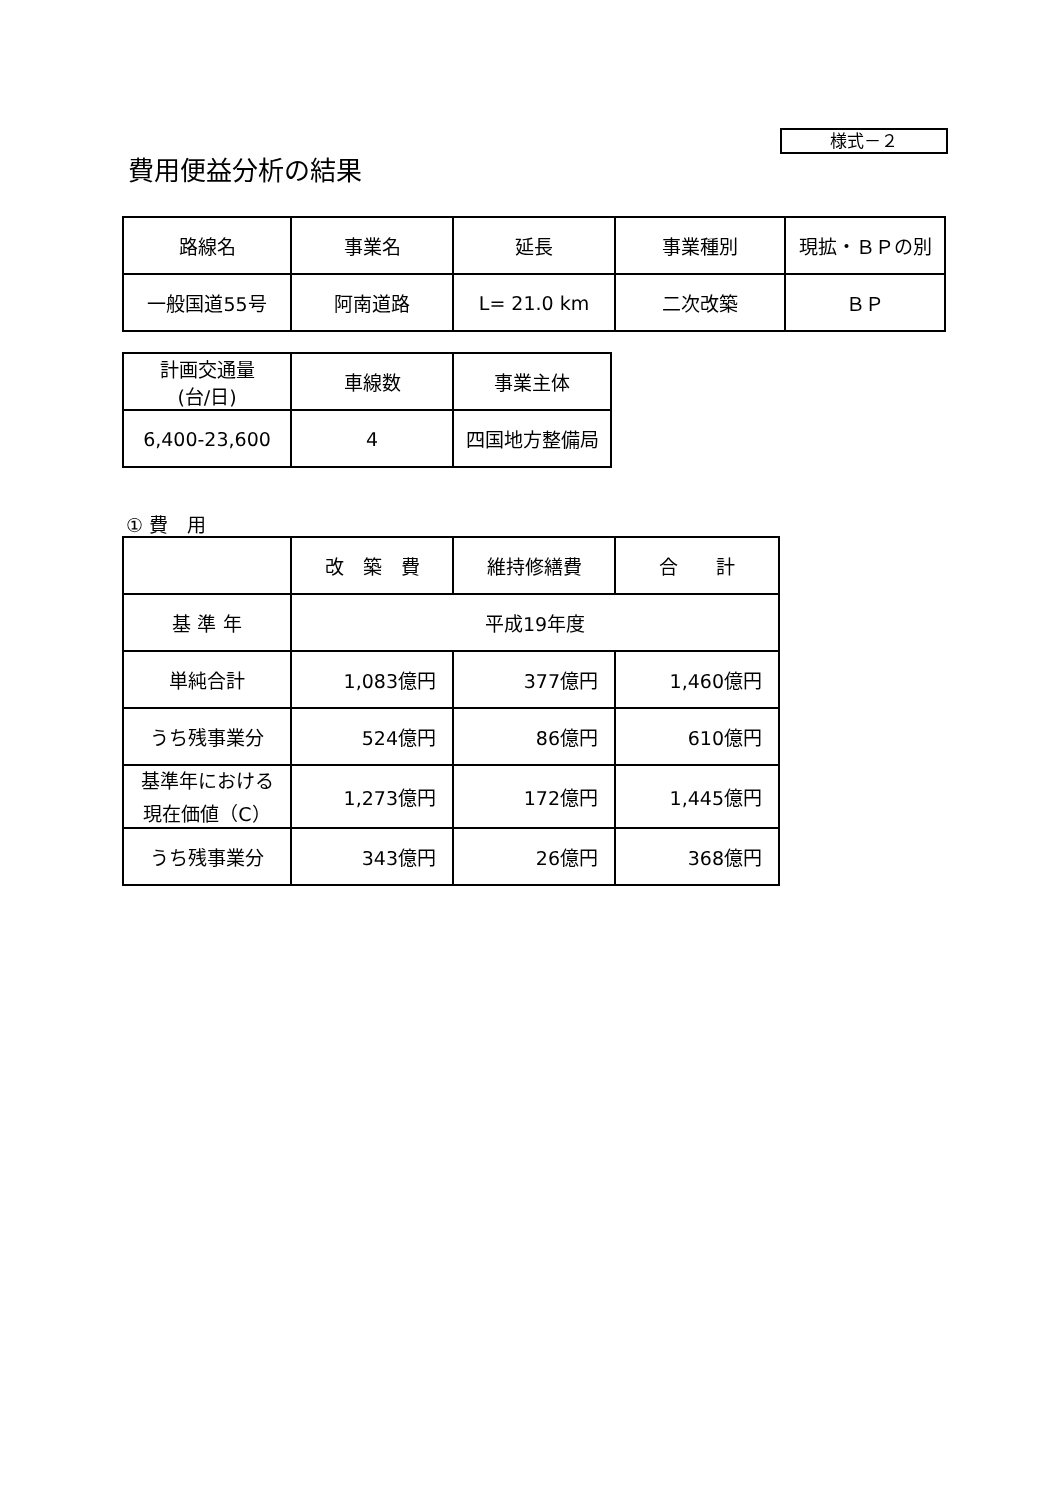様式－２
費用便益分析の結果
| 路線名 | 事業名 | 延長 | 事業種別 | 現拡・ＢＰの別 |
| 一般国道55号 | 阿南道路 | L= 21.0 km | 二次改築 | ＢＰ |
| 計画交通量 (台/日) | 車線数 | 事業主体 |
| 6,400-23,600 | 4 | 四国地方整備局 |
① 費　用
| | 改 築 費 | 維持修繕費 | 合 計 |
| 基 準 年 | 平成19年度 | | |
| 単純合計 | 1,083億円 | 377億円 | 1,460億円 |
| うち残事業分 | 524億円 | 86億円 | 610億円 |
| 基準年における 現在価値（C） | 1,273億円 | 172億円 | 1,445億円 |
| うち残事業分 | 343億円 | 26億円 | 368億円 |